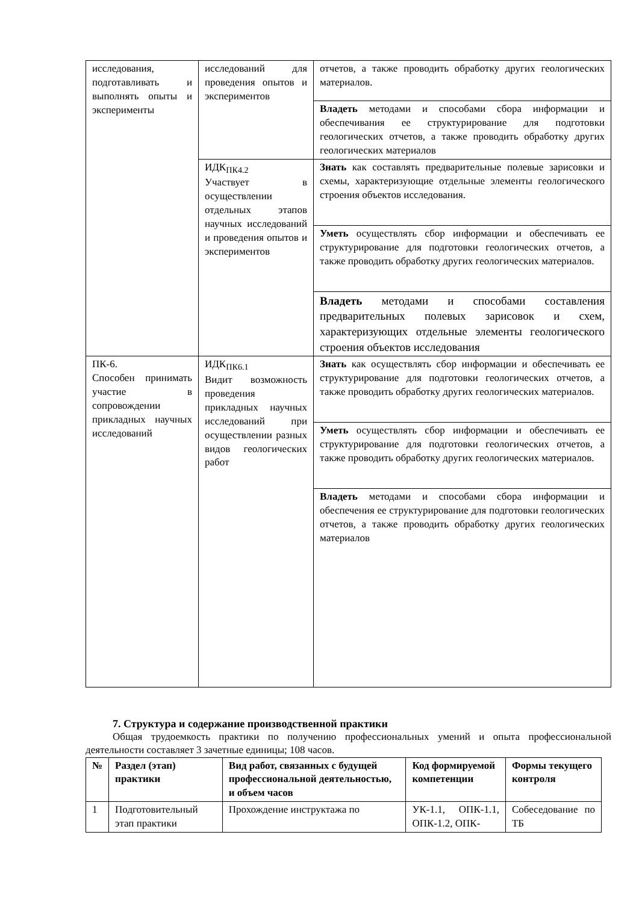| исследования, подготавливать и выполнять опыты и эксперименты | исследований для проведения опытов и экспериментов | отчетов, а также проводить обработку других геологических материалов. |
| | | Владеть методами и способами сбора информации и обеспечивания ее структурирование для подготовки геологических отчетов, а также проводить обработку других геологических материалов |
| | ИДК<sub>ПК4.2</sub> Участвует в осуществлении отдельных этапов научных исследований и проведения опытов и экспериментов | Знать как составлять предварительные полевые зарисовки и схемы, характеризующие отдельные элементы геологического строения объектов исследования. |
| | | Уметь осуществлять сбор информации и обеспечивать ее структурирование для подготовки геологических отчетов, а также проводить обработку других геологических материалов. |
| | | Владеть методами и способами составления предварительных полевых зарисовок и схем, характеризующих отдельные элементы геологического строения объектов исследования |
| ПК-6. Способен принимать участие в сопровождении прикладных научных исследований | ИДК<sub>ПК6.1</sub> Видит возможность проведения прикладных научных исследований при осуществлении разных видов геологических работ | Знать как осуществлять сбор информации и обеспечивать ее структурирование для подготовки геологических отчетов, а также проводить обработку других геологических материалов. |
| | | Уметь осуществлять сбор информации и обеспечивать ее структурирование для подготовки геологических отчетов, а также проводить обработку других геологических материалов. |
| | | Владеть методами и способами сбора информации и обеспечения ее структурирование для подготовки геологических отчетов, а также проводить обработку других геологических материалов |
7. Структура и содержание производственной практики
Общая трудоемкость практики по получению профессиональных умений и опыта профессиональной деятельности составляет 3 зачетные единицы; 108 часов.
| № | Раздел (этап) практики | Вид работ, связанных с будущей профессиональной деятельностью, и объем часов | Код формируемой компетенции | Формы текущего контроля |
| --- | --- | --- | --- | --- |
| 1 | Подготовительный этап практики | Прохождение инструктажа по | УК-1.1, ОПК-1.1, ОПК-1.2, ОПК- | Собеседование по ТБ |